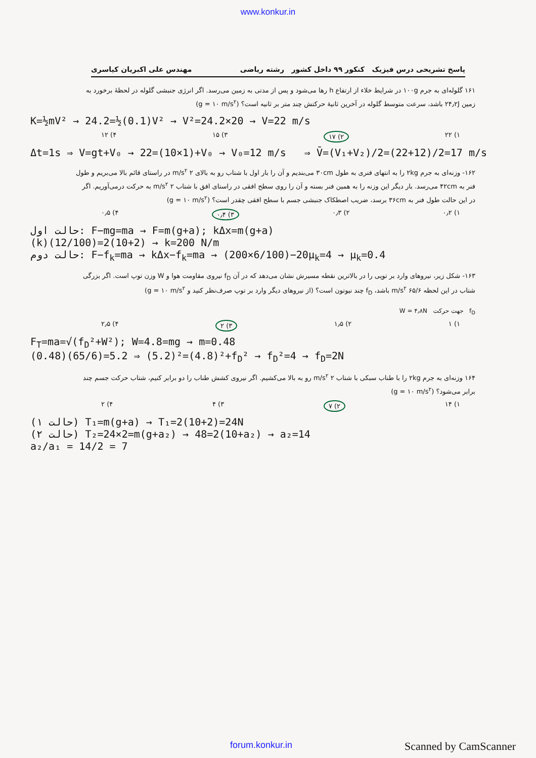www.konkur.in
پاسخ تشریحی درس فیزیک کنکور ۹۹ داخل کشور رشته ریاضی مهندس علی اکبریان کیاسری
۱۶۱ گلوله‌ای به جرم ۱۰۰g در شرایط خلاء از ارتفاع h رها می‌شود و پس از مدتی به زمین می‌رسد. اگر انرژی جنبشی گلوله در لحظهٔ برخورد به زمین ۲۴٫۲J باشد، سرعت متوسط گلوله در آخرین ثانیهٔ حرکتش چند متر بر ثانیه است؟ (g = ۱۰ m/s<sup>۲</sup>)
K=½mV² → 24.2=½(0.1)V² → V²=24.2×20 → V=22 m/s
۱) ۲۲ ۲) ۱۷ ۳) ۱۵ ۴) ۱۲
Δt=1s ⇒ V=gt+V₀ → 22=(10×1)+V₀ → V₀=12 m/s ⇒ V̄=(V₁+V₂)/2=(22+12)/2=17 m/s
۱۶۲- وزنه‌ای به جرم ۲kg را به انتهای فنری به طول ۳۰cm می‌بندیم و آن را بار اول با شتاب رو به بالای ۲ m/s<sup>۲</sup> در راستای قائم بالا می‌بریم و طول فنر به ۴۲cm می‌رسد. بار دیگر این وزنه را به همین فنر بسته و آن را روی سطح افقی در راستای افق با شتاب ۲ m/s<sup>۲</sup> به حرکت درمی‌آوریم. اگر در این حالت طول فنر به ۳۶cm برسد، ضریب اصطکاک جنبشی جسم با سطح افقی چقدر است؟ (g = ۱۰ m/s<sup>۲</sup>)
۱) ۰٫۲ ۲) ۰٫۳ ۳) ۰٫۴ ۴) ۰٫۵
حالت اول: F−mg=ma → F=m(g+a); kΔx=m(g+a)
(k)(12/100)=2(10+2) → k=200 N/m
حالت دوم: F−f<sub>k</sub>=ma → kΔx−f<sub>k</sub>=ma → (200×6/100)−20μ<sub>k</sub>=4 → μ<sub>k</sub>=0.4
۱۶۳- شکل زیر، نیروهای وارد بر توپی را در بالاترین نقطه مسیرش نشان می‌دهد که در آن f<sub>D</sub> نیروی مقاومت هوا و W وزن توپ است. اگر بزرگی شتاب در این لحظه ۶۵/۶ m/s<sup>۲</sup> باشد، f<sub>D</sub> چند نیوتون است؟ (از نیروهای دیگر وارد بر توپ صرف‌نظر کنید و g = ۱۰ m/s<sup>۲</sup>)
f<sub>D</sub> جهت حرکت W = ۴٫۸N
۱) ۱ ۲) ۱٫۵ ۳) ۲ ۴) ۲٫۵
F<sub>T</sub>=ma=√(f<sub>D</sub>²+W²); W=4.8=mg → m=0.48
(0.48)(65/6)=5.2 ⇒ (5.2)²=(4.8)²+f<sub>D</sub>² → f<sub>D</sub>²=4 → f<sub>D</sub>=2N
۱۶۴ وزنه‌ای به جرم ۲kg را با طناب سبکی با شتاب ۲ m/s<sup>۲</sup> رو به بالا می‌کشیم. اگر نیروی کشش طناب را دو برابر کنیم، شتاب حرکت جسم چند برابر می‌شود؟ (g = ۱۰ m/s<sup>۲</sup>)
۱) ۱۴ ۲) ۷ ۳) ۴ ۴) ۲
(حالت ۱) T₁=m(g+a) → T₁=2(10+2)=24N
(حالت ۲) T₂=24×2=m(g+a₂) → 48=2(10+a₂) → a₂=14
a₂/a₁ = 14/2 = 7
forum.konkur.in Scanned by CamScanner